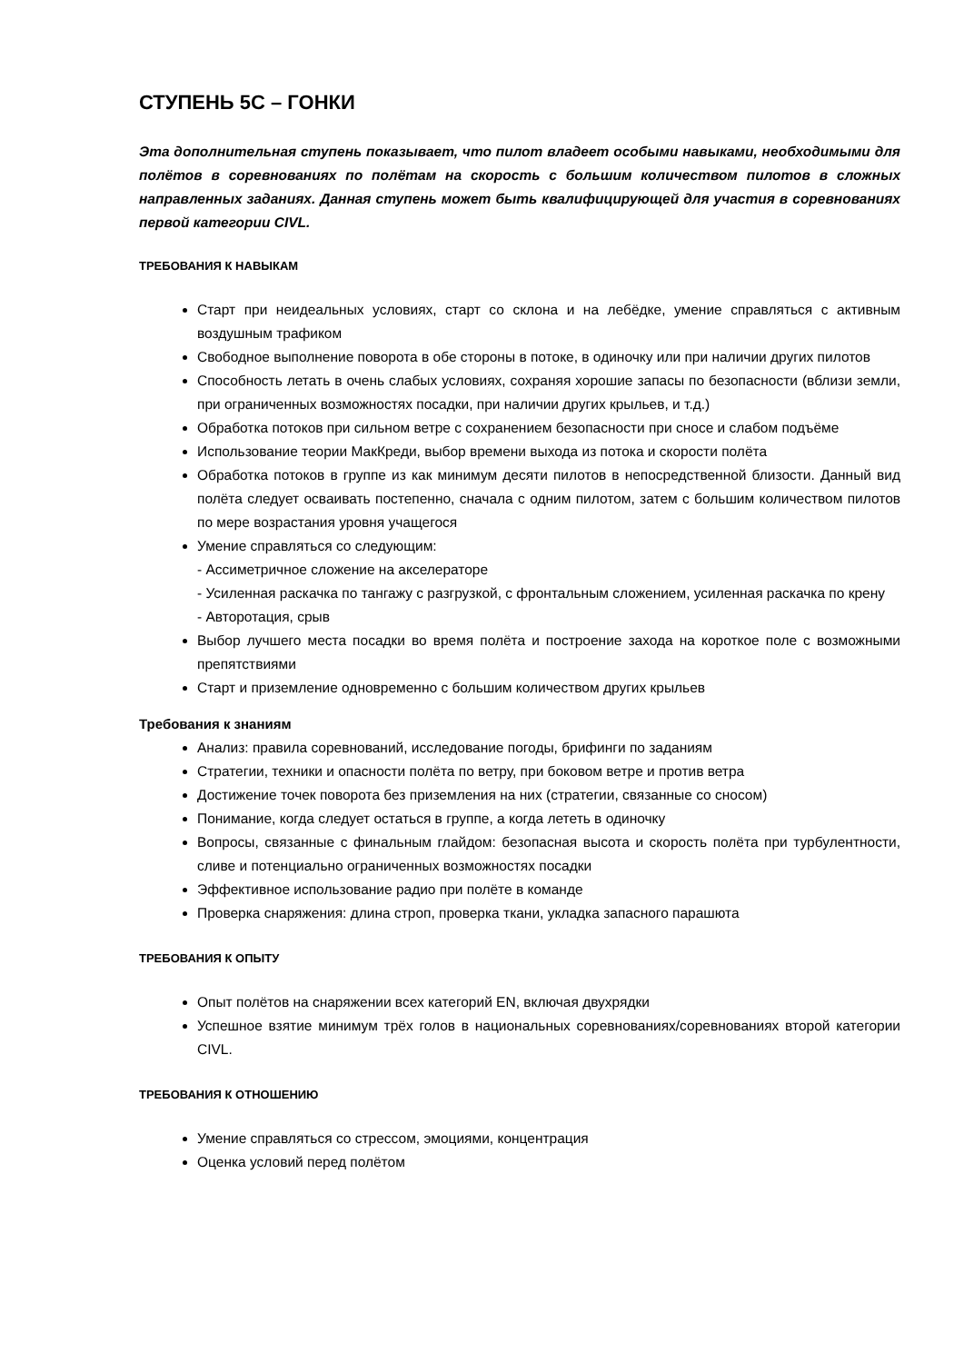СТУПЕНЬ 5C – ГОНКИ
Эта дополнительная ступень показывает, что пилот владеет особыми навыками, необходимыми для полётов в соревнованиях по полётам на скорость с большим количеством пилотов в сложных направленных заданиях. Данная ступень может быть квалифицирующей для участия в соревнованиях первой категории CIVL.
ТРЕБОВАНИЯ К НАВЫКАМ
Старт при неидеальных условиях, старт со склона и на лебёдке, умение справляться с активным воздушным трафиком
Свободное выполнение поворота в обе стороны в потоке, в одиночку или при наличии других пилотов
Способность летать в очень слабых условиях, сохраняя хорошие запасы по безопасности (вблизи земли, при ограниченных возможностях посадки, при наличии других крыльев, и т.д.)
Обработка потоков при сильном ветре с сохранением безопасности при сносе и слабом подъёме
Использование теории МакКреди, выбор времени выхода из потока и скорости полёта
Обработка потоков в группе из как минимум десяти пилотов в непосредственной близости. Данный вид полёта следует осваивать постепенно, сначала с одним пилотом, затем с большим количеством пилотов по мере возрастания уровня учащегося
Умение справляться со следующим:
- Ассиметричное сложение на акселераторе
- Усиленная раскачка по тангажу с разгрузкой, с фронтальным сложением, усиленная раскачка по крену
- Авторотация, срыв
Выбор лучшего места посадки во время полёта и построение захода на короткое поле с возможными препятствиями
Старт и приземление одновременно с большим количеством других крыльев
Требования к знаниям
Анализ: правила соревнований, исследование погоды, брифинги по заданиям
Стратегии, техники и опасности полёта по ветру, при боковом ветре и против ветра
Достижение точек поворота без приземления на них (стратегии, связанные со сносом)
Понимание, когда следует остаться в группе, а когда лететь в одиночку
Вопросы, связанные с финальным глайдом: безопасная высота и скорость полёта при турбулентности, сливе и потенциально ограниченных возможностях посадки
Эффективное использование радио при полёте в команде
Проверка снаряжения: длина строп, проверка ткани, укладка запасного парашюта
ТРЕБОВАНИЯ К ОПЫТУ
Опыт полётов на снаряжении всех категорий EN, включая двухрядки
Успешное взятие минимум трёх голов в национальных соревнованиях/соревнованиях второй категории CIVL.
ТРЕБОВАНИЯ К ОТНОШЕНИЮ
Умение справляться со стрессом, эмоциями, концентрация
Оценка условий перед полётом